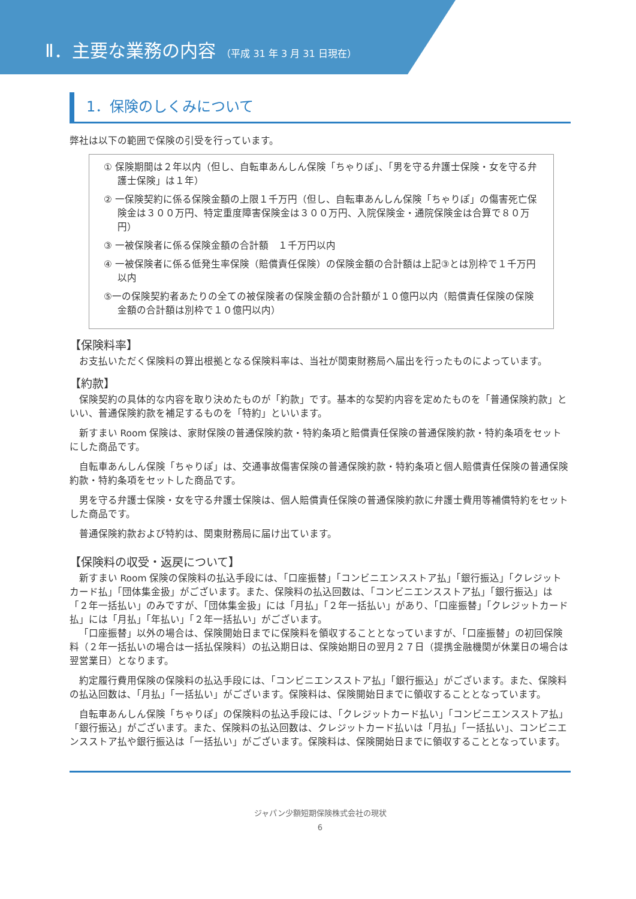Ⅱ．主要な業務の内容 （平成 31 年 3 月 31 日現在）
1．保険のしくみについて
弊社は以下の範囲で保険の引受を行っています。
① 保険期間は２年以内（但し、自転車あんしん保険「ちゃりぽ」、「男を守る弁護士保険・女を守る弁護士保険」は１年）
② 一保険契約に係る保険金額の上限１千万円（但し、自転車あんしん保険「ちゃりぽ」の傷害死亡保険金は３００万円、特定重度障害保険金は３００万円、入院保険金・通院保険金は合算で８０万円）
③ 一被保険者に係る保険金額の合計額　１千万円以内
④ 一被保険者に係る低発生率保険（賠償責任保険）の保険金額の合計額は上記③とは別枠で１千万円以内
⑤一の保険契約者あたりの全ての被保険者の保険金額の合計額が１０億円以内（賠償責任保険の保険金額の合計額は別枠で１０億円以内）
【保険料率】
お支払いただく保険料の算出根拠となる保険料率は、当社が関東財務局へ届出を行ったものによっています。
【約款】
保険契約の具体的な内容を取り決めたものが「約款」です。基本的な契約内容を定めたものを「普通保険約款」といい、普通保険約款を補足するものを「特約」といいます。
新すまい Room 保険は、家財保険の普通保険約款・特約条項と賠償責任保険の普通保険約款・特約条項をセットにした商品です。
自転車あんしん保険「ちゃりぽ」は、交通事故傷害保険の普通保険約款・特約条項と個人賠償責任保険の普通保険約款・特約条項をセットした商品です。
男を守る弁護士保険・女を守る弁護士保険は、個人賠償責任保険の普通保険約款に弁護士費用等補償特約をセットした商品です。
普通保険約款および特約は、関東財務局に届け出ています。
【保険料の収受・返戻について】
新すまい Room 保険の保険料の払込手段には､「口座振替」「コンビニエンスストア払」「銀行振込」「クレジットカード払」「団体集金扱」がございます。また、保険料の払込回数は､「コンビニエンスストア払」「銀行振込」は「２年一括払い」のみですが､「団体集金扱」には「月払」「２年一括払い」があり､「口座振替」「クレジットカード払」には「月払」「年払い」「２年一括払い」がございます。
「口座振替」以外の場合は、保険開始日までに保険料を領収することとなっていますが､「口座振替」の初回保険料（２年一括払いの場合は一括払保険料）の払込期日は、保険始期日の翌月２７日（提携金融機関が休業日の場合は翌営業日）となります。
約定履行費用保険の保険料の払込手段には､「コンビニエンスストア払」「銀行振込」がございます。また、保険料の払込回数は､「月払」「一括払い」がございます。保険料は、保険開始日までに領収することとなっています。
自転車あんしん保険「ちゃりぽ」の保険料の払込手段には､「クレジットカード払い」「コンビニエンスストア払」「銀行振込」がございます。また、保険料の払込回数は、クレジットカード払いは「月払」「一括払い」、コンビニエンスストア払や銀行振込は「一括払い」がございます。保険料は、保険開始日までに領収することとなっています。
ジャパン少額短期保険株式会社の現状
6